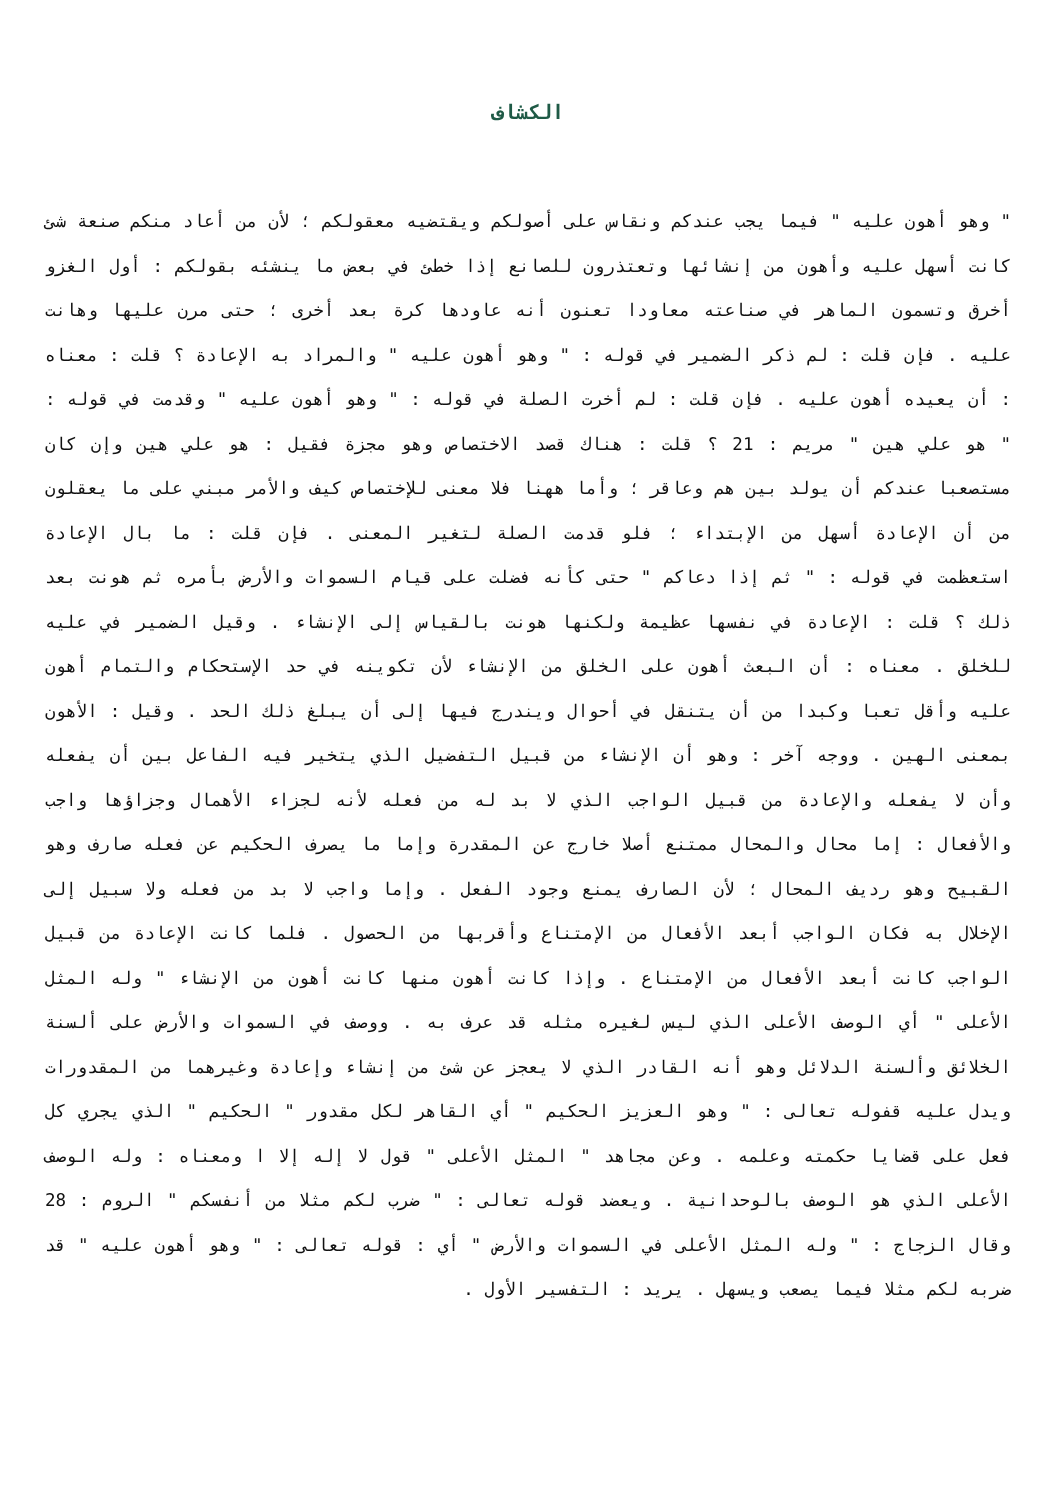الكشاف
" وهو أهون عليه " فيما يجب عندكم ونقاس على أصولكم ويقتضيه معقولكم ؛ لأن من أعاد منكم صنعة شئ كانت أسهل عليه وأهون من إنشائها وتعتذرون للصانع إذا خطئ في بعض ما ينشئه بقولكم : أول الغزو أخرق وتسمون الماهر في صناعته معاودا تعنون أنه عاودها كرة بعد أخرى ؛ حتى مرن عليها وهانت عليه . فإن قلت : لم ذكر الضمير في قوله : " وهو أهون عليه " والمراد به الإعادة ؟ قلت : معناه : أن يعيده أهون عليه . فإن قلت : لم أخرت الصلة في قوله : " وهو أهون عليه " وقدمت في قوله : " هو علي هين " مريم : 21 ؟ قلت : هناك قصد الاختصاص وهو مجزة فقيل : هو علي هين وإن كان مستصعبا عندكم أن يولد بين هم وعاقر ؛ وأما ههنا فلا معنى للإختصاص كيف والأمر مبني على ما يعقلون من أن الإعادة أسهل من الإبتداء ؛ فلو قدمت الصلة لتغير المعنى . فإن قلت : ما بال الإعادة استعظمت في قوله : " ثم إذا دعاكم " حتى كأنه فضلت على قيام السموات والأرض بأمره ثم هونت بعد ذلك ؟ قلت : الإعادة في نفسها عظيمة ولكنها هونت بالقياس إلى الإنشاء . وقيل الضمير في عليه للخلق . معناه : أن البعث أهون على الخلق من الإنشاء لأن تكوينه في حد الإستحكام والتمام أهون عليه وأقل تعبا وكبدا من أن يتنقل في أحوال ويندرج فيها إلى أن يبلغ ذلك الحد . وقيل : الأهون بمعنى الهين . ووجه آخر : وهو أن الإنشاء من قبيل التفضيل الذي يتخير فيه الفاعل بين أن يفعله وأن لا يفعله والإعادة من قبيل الواجب الذي لا بد له من فعله لأنه لجزاء الأهمال وجزاؤها واجب والأفعال : إما محال والمحال ممتنع أصلا خارج عن المقدرة وإما ما يصرف الحكيم عن فعله صارف وهو القبيح وهو رديف المحال ؛ لأن الصارف يمنع وجود الفعل . وإما واجب لا بد من فعله ولا سبيل إلى الإخلال به فكان الواجب أبعد الأفعال من الإمتناع وأقربها من الحصول . فلما كانت الإعادة من قبيل الواجب كانت أبعد الأفعال من الإمتناع . وإذا كانت أهون منها كانت أهون من الإنشاء " وله المثل الأعلى " أي الوصف الأعلى الذي ليس لغيره مثله قد عرف به . ووصف في السموات والأرض على ألسنة الخلائق وألسنة الدلائل وهو أنه القادر الذي لا يعجز عن شئ من إنشاء وإعادة وغيرهما من المقدورات ويدل عليه قفوله تعالى : " وهو العزيز الحكيم " أي القاهر لكل مقدور " الحكيم " الذي يجري كل فعل على قضايا حكمته وعلمه . وعن مجاهد " المثل الأعلى " قول لا إله إلا ا ومعناه : وله الوصف الأعلى الذي هو الوصف بالوحدانية . ويعضد قوله تعالى : " ضرب لكم مثلا من أنفسكم " الروم : 28 وقال الزجاج : " وله المثل الأعلى في السموات والأرض " أي : قوله تعالى : " وهو أهون عليه " قد ضربه لكم مثلا فيما يصعب ويسهل . يريد : التفسير الأول .